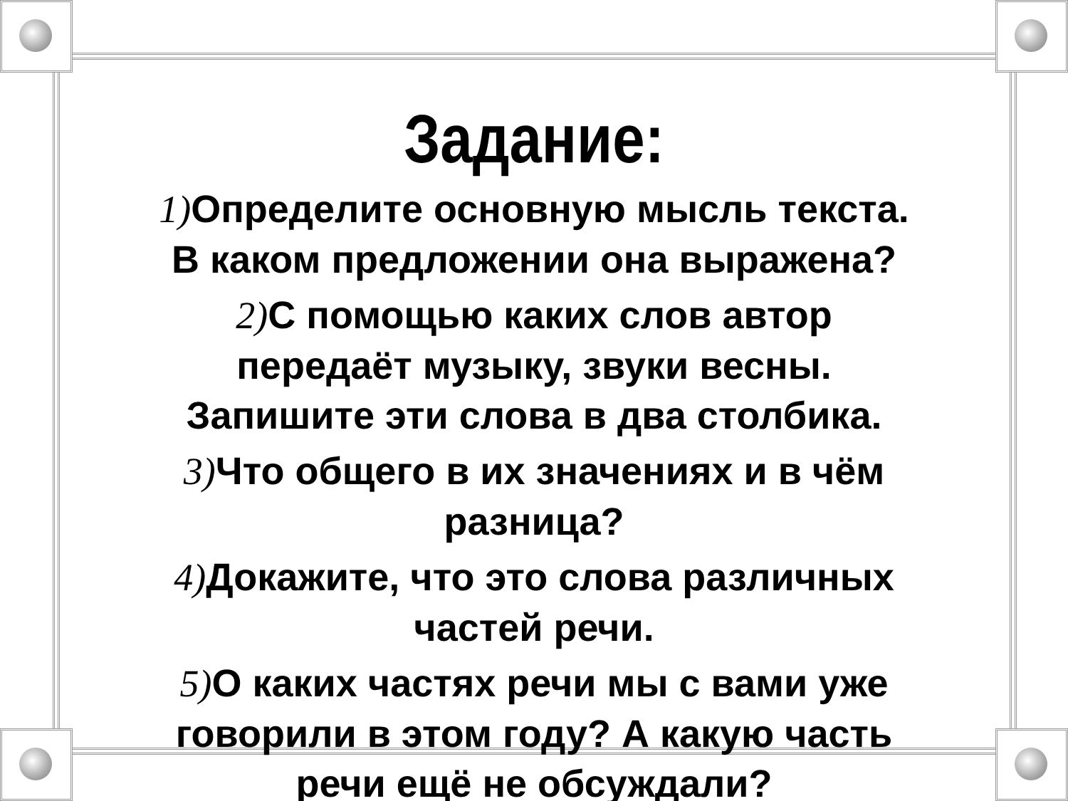Задание:
1) Определите основную мысль текста.
В каком предложении она выражена?
2) С помощью каких слов автор
передаёт музыку, звуки весны.
Запишите эти слова в два столбика.
3) Что общего в их значениях и в чём
разница?
4) Докажите, что это слова различных
частей речи.
5) О каких частях речи мы с вами уже
говорили в этом году? А какую часть
речи ещё не обсуждали?